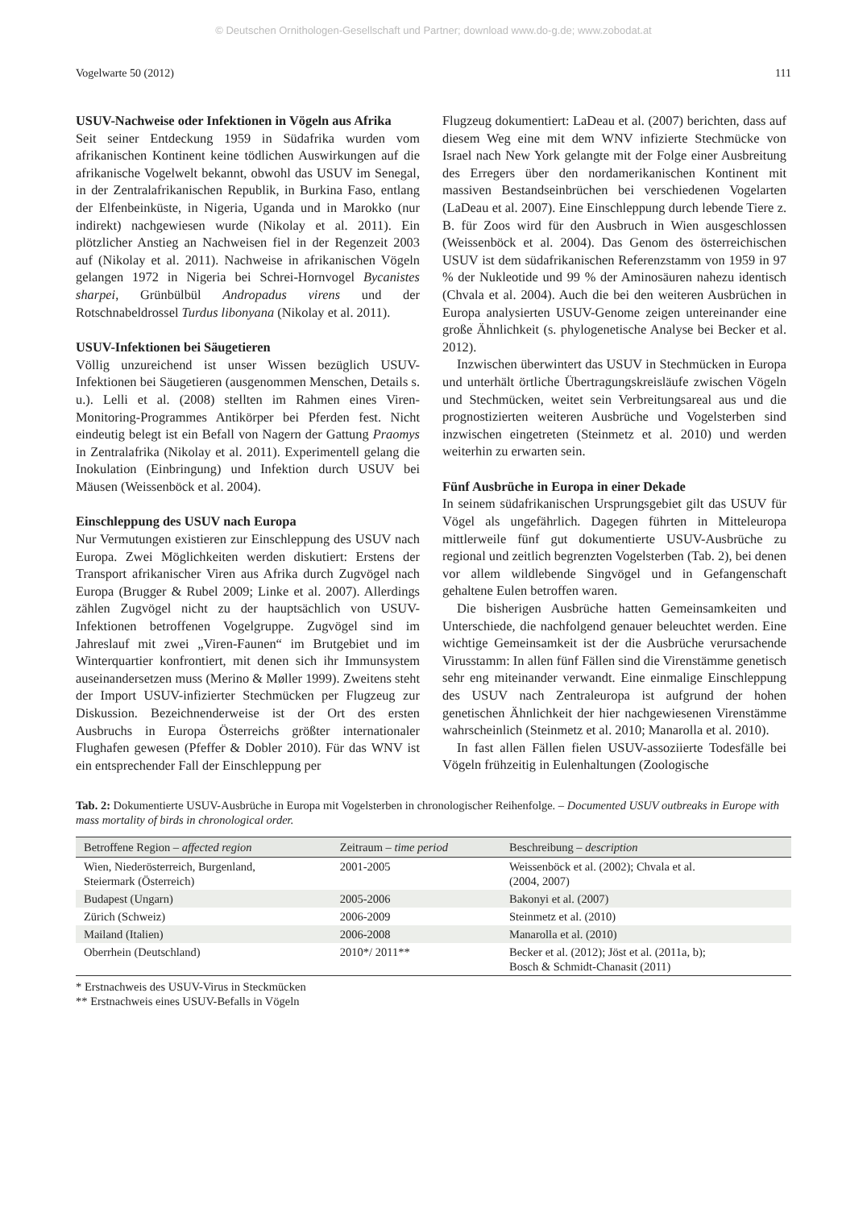© Deutschen Ornithologen-Gesellschaft und Partner; download www.do-g.de; www.zobodat.at
Vogelwarte 50 (2012) 111
USUV-Nachweise oder Infektionen in Vögeln aus Afrika
Seit seiner Entdeckung 1959 in Südafrika wurden vom afrikanischen Kontinent keine tödlichen Auswirkungen auf die afrikanische Vogelwelt bekannt, obwohl das USUV im Senegal, in der Zentralafrikanischen Republik, in Burkina Faso, entlang der Elfenbeinküste, in Nigeria, Uganda und in Marokko (nur indirekt) nachgewiesen wurde (Nikolay et al. 2011). Ein plötzlicher Anstieg an Nachweisen fiel in der Regenzeit 2003 auf (Nikolay et al. 2011). Nachweise in afrikanischen Vögeln gelangen 1972 in Nigeria bei Schrei-Hornvogel Bycanistes sharpei, Grünbülbül Andropadus virens und der Rotschnabeldrossel Turdus libonyana (Nikolay et al. 2011).
USUV-Infektionen bei Säugetieren
Völlig unzureichend ist unser Wissen bezüglich USUV-Infektionen bei Säugetieren (ausgenommen Menschen, Details s. u.). Lelli et al. (2008) stellten im Rahmen eines Viren-Monitoring-Programmes Antikörper bei Pferden fest. Nicht eindeutig belegt ist ein Befall von Nagern der Gattung Praomys in Zentralafrika (Nikolay et al. 2011). Experimentell gelang die Inokulation (Einbringung) und Infektion durch USUV bei Mäusen (Weissenböck et al. 2004).
Einschleppung des USUV nach Europa
Nur Vermutungen existieren zur Einschleppung des USUV nach Europa. Zwei Möglichkeiten werden diskutiert: Erstens der Transport afrikanischer Viren aus Afrika durch Zugvögel nach Europa (Brugger & Rubel 2009; Linke et al. 2007). Allerdings zählen Zugvögel nicht zu der hauptsächlich von USUV-Infektionen betroffenen Vogelgruppe. Zugvögel sind im Jahreslauf mit zwei „Viren-Faunen“ im Brutgebiet und im Winterquartier konfrontiert, mit denen sich ihr Immunsystem auseinandersetzen muss (Merino & Møller 1999). Zweitens steht der Import USUV-infizierter Stechmücken per Flugzeug zur Diskussion. Bezeichnenderweise ist der Ort des ersten Ausbruchs in Europa Österreichs größter internationaler Flughafen gewesen (Pfeffer & Dobler 2010). Für das WNV ist ein entsprechender Fall der Einschleppung per
Flugzeug dokumentiert: LaDeau et al. (2007) berichten, dass auf diesem Weg eine mit dem WNV infizierte Stechmücke von Israel nach New York gelangte mit der Folge einer Ausbreitung des Erregers über den nordamerikanischen Kontinent mit massiven Bestandseinbrüchen bei verschiedenen Vogelarten (LaDeau et al. 2007). Eine Einschleppung durch lebende Tiere z. B. für Zoos wird für den Ausbruch in Wien ausgeschlossen (Weissenböck et al. 2004). Das Genom des österreichischen USUV ist dem südafrikanischen Referenzstamm von 1959 in 97 % der Nukleotide und 99 % der Aminosäuren nahezu identisch (Chvala et al. 2004). Auch die bei den weiteren Ausbrüchen in Europa analysierten USUV-Genome zeigen untereinander eine große Ähnlichkeit (s. phylogenetische Analyse bei Becker et al. 2012).
Inzwischen überwintert das USUV in Stechmücken in Europa und unterhält örtliche Übertragungskreisläufe zwischen Vögeln und Stechmücken, weitet sein Verbreitungsareal aus und die prognostizierten weiteren Ausbrüche und Vogelsterben sind inzwischen eingetreten (Steinmetz et al. 2010) und werden weiterhin zu erwarten sein.
Fünf Ausbrüche in Europa in einer Dekade
In seinem südafrikanischen Ursprungsgebiet gilt das USUV für Vögel als ungefährlich. Dagegen führten in Mitteleuropa mittlerweile fünf gut dokumentierte USUV-Ausbrüche zu regional und zeitlich begrenzten Vogelsterben (Tab. 2), bei denen vor allem wildlebende Singvögel und in Gefangenschaft gehaltene Eulen betroffen waren.
Die bisherigen Ausbrüche hatten Gemeinsamkeiten und Unterschiede, die nachfolgend genauer beleuchtet werden. Eine wichtige Gemeinsamkeit ist der die Ausbrüche verursachende Virusstamm: In allen fünf Fällen sind die Virenstämme genetisch sehr eng miteinander verwandt. Eine einmalige Einschleppung des USUV nach Zentraleuropa ist aufgrund der hohen genetischen Ähnlichkeit der hier nachgewiesenen Virenstämme wahrscheinlich (Steinmetz et al. 2010; Manarolla et al. 2010).
In fast allen Fällen fielen USUV-assoziierte Todesfälle bei Vögeln frühzeitig in Eulenhaltungen (Zoologische
Tab. 2: Dokumentierte USUV-Ausbrüche in Europa mit Vogelsterben in chronologischer Reihenfolge. – Documented USUV outbreaks in Europe with mass mortality of birds in chronological order.
| Betroffene Region – affected region | Zeitraum – time period | Beschreibung – description |
| --- | --- | --- |
| Wien, Niederösterreich, Burgenland, Steiermark (Österreich) | 2001-2005 | Weissenböck et al. (2002); Chvala et al. (2004, 2007) |
| Budapest (Ungarn) | 2005-2006 | Bakonyi et al. (2007) |
| Zürich (Schweiz) | 2006-2009 | Steinmetz et al. (2010) |
| Mailand (Italien) | 2006-2008 | Manarolla et al. (2010) |
| Oberrhein (Deutschland) | 2010*/ 2011** | Becker et al. (2012); Jöst et al. (2011a, b); Bosch & Schmidt-Chanasit (2011) |
* Erstnachweis des USUV-Virus in Steckmücken
** Erstnachweis eines USUV-Befalls in Vögeln